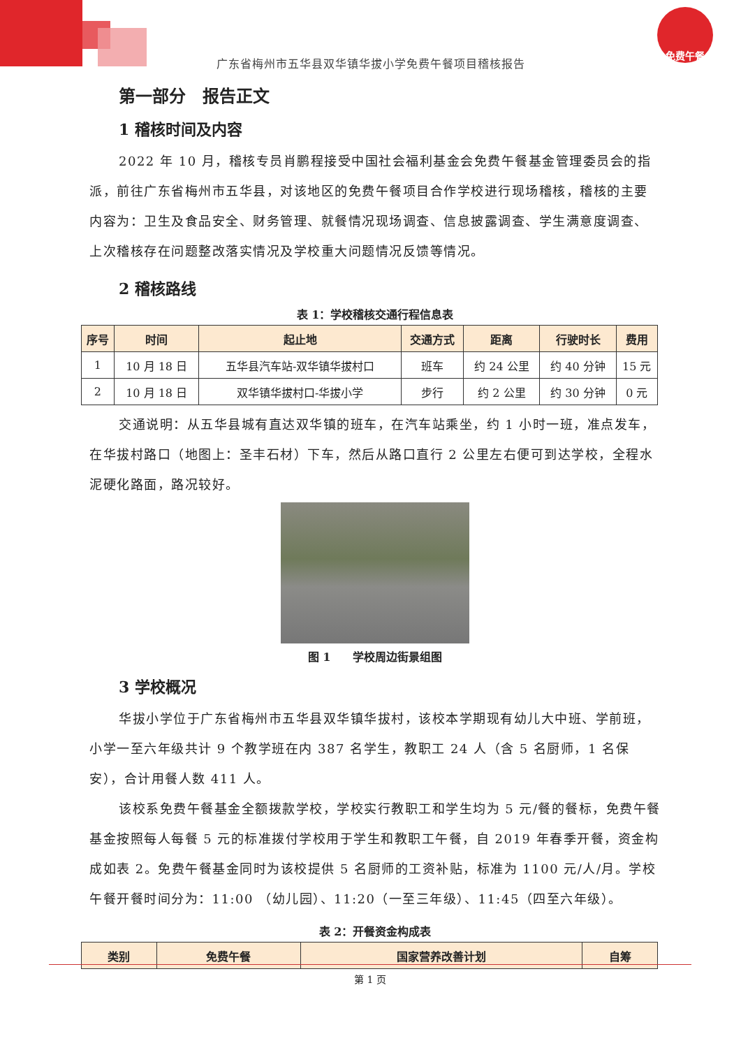免费午餐
广东省梅州市五华县双华镇华拔小学免费午餐项目稽核报告
第一部分　报告正文
1 稽核时间及内容
2022 年 10 月，稽核专员肖鹏程接受中国社会福利基金会免费午餐基金管理委员会的指派，前往广东省梅州市五华县，对该地区的免费午餐项目合作学校进行现场稽核，稽核的主要内容为：卫生及食品安全、财务管理、就餐情况现场调查、信息披露调查、学生满意度调查、上次稽核存在问题整改落实情况及学校重大问题情况反馈等情况。
2 稽核路线
表 1：学校稽核交通行程信息表
| 序号 | 时间 | 起止地 | 交通方式 | 距离 | 行驶时长 | 费用 |
| --- | --- | --- | --- | --- | --- | --- |
| 1 | 10 月 18 日 | 五华县汽车站-双华镇华拔村口 | 班车 | 约 24 公里 | 约 40 分钟 | 15 元 |
| 2 | 10 月 18 日 | 双华镇华拔村口-华拔小学 | 步行 | 约 2 公里 | 约 30 分钟 | 0 元 |
交通说明：从五华县城有直达双华镇的班车，在汽车站乘坐，约 1 小时一班，准点发车，在华拔村路口（地图上：圣丰石材）下车，然后从路口直行 2 公里左右便可到达学校，全程水泥硬化路面，路况较好。
图 1　　学校周边街景组图
3 学校概况
华拔小学位于广东省梅州市五华县双华镇华拔村，该校本学期现有幼儿大中班、学前班，小学一至六年级共计 9 个教学班在内 387 名学生，教职工 24 人（含 5 名厨师，1 名保安），合计用餐人数 411 人。
该校系免费午餐基金全额拨款学校，学校实行教职工和学生均为 5 元/餐的餐标，免费午餐基金按照每人每餐 5 元的标准拨付学校用于学生和教职工午餐，自 2019 年春季开餐，资金构成如表 2。免费午餐基金同时为该校提供 5 名厨师的工资补贴，标准为 1100 元/人/月。学校午餐开餐时间分为：11:00 （幼儿园）、11:20（一至三年级）、11:45（四至六年级）。
表 2：开餐资金构成表
| 类别 | 免费午餐 | 国家营养改善计划 | 自筹 |
| --- | --- | --- | --- |
第 1 页